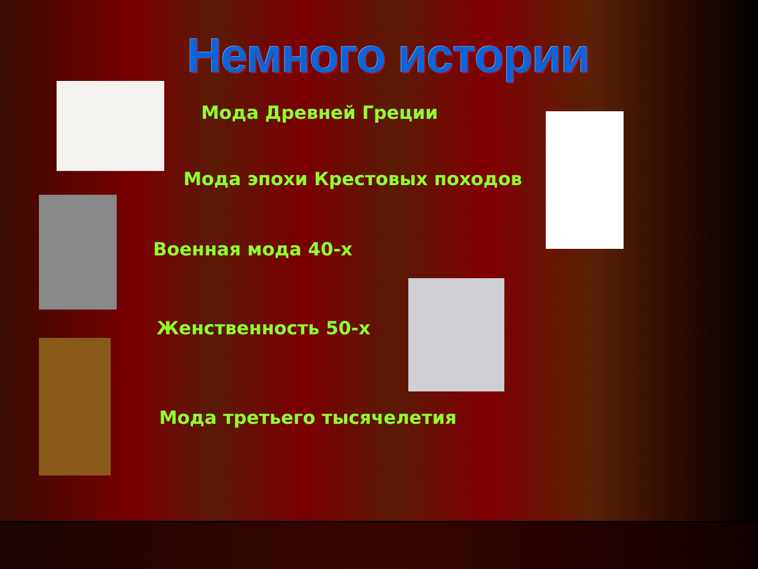Немного истории
Мода Древней Греции
Мода эпохи Крестовых походов
Военная мода 40-х
Женственность 50-х
Мода третьего тысячелетия